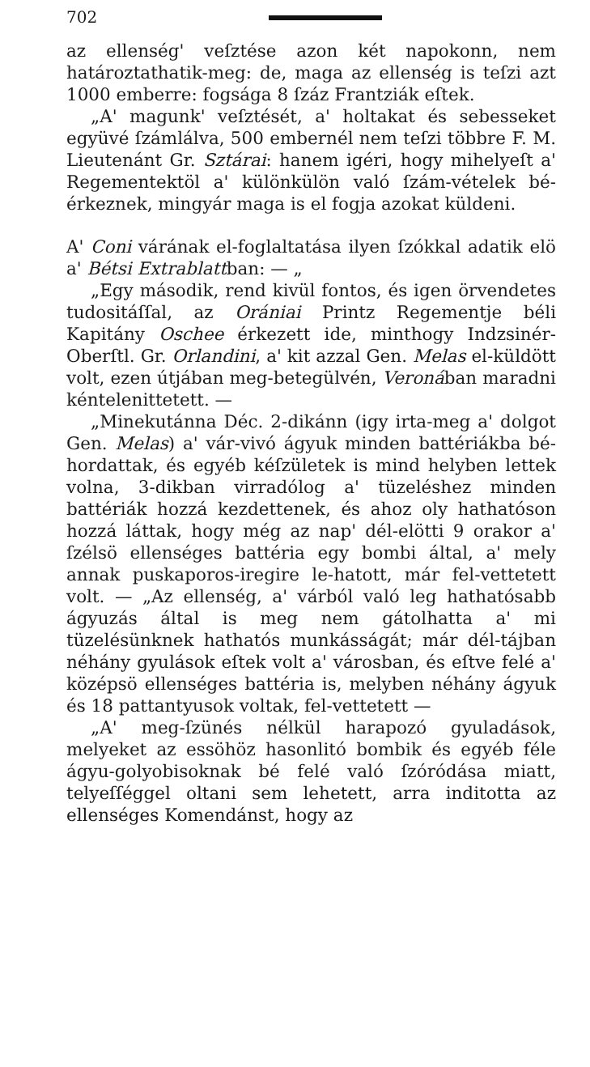702
az ellenség' veſztése azon két napokonn, nem határoztathatik-meg: de, maga az ellenség is teſzi azt 1000 emberre: fogsága 8 ſzáz Frantziák eſtek.
„A' magunk' veſztését, a' holtakat és sebesseket együvé ſzámlálva, 500 embernél nem teſzi többre F. M. Lieutenánt Gr. Sztárai: hanem igéri, hogy mihelyeſt a' Regementektöl a' különkülön való ſzám-vételek bé-érkeznek, mingyár maga is el fogja azokat küldeni.
A' Coni várának el-foglaltatása ilyen ſzókkal adatik elö a' Bétsi Extrablattban: — „
„Egy második, rend kivül fontos, és igen örvendetes tudositáſſal, az Orániai Printz Regementje béli Kapitány Oschee érkezett ide, minthogy Indzsinér-Oberſtl. Gr. Orlandini, a' kit azzal Gen. Melas el-küldött volt, ezen útjában meg-betegülvén, Veronában maradni kéntelenittetett. —
„Minekutánna Déc. 2-dikánn (igy irta-meg a' dolgot Gen. Melas) a' vár-vivó ágyuk minden battériákba bé-hordattak, és egyéb kéſzületek is mind helyben lettek volna, 3-dikban virradólog a' tüzeléshez minden battériák hozzá kezdettenek, és ahoz oly hathatóson hozzá láttak, hogy még az nap' dél-elötti 9 orakor a' ſzélsö ellenséges battéria egy bombi által, a' mely annak puskaporos-iregire le-hatott, már fel-vettetett volt. — „Az ellenség, a' várból való leg hathatósabb ágyuzás által is meg nem gátolhatta a' mi tüzelésünknek hathatós munkásságát; már dél-tájban néhány gyulások eſtek volt a' városban, és eſtve felé a' középsö ellenséges battéria is, melyben néhány ágyuk és 18 pattantyusok voltak, fel-vettetett —
„A' meg-ſzünés nélkül harapozó gyuladások, melyeket az essöhöz hasonlitó bombik és egyéb féle ágyu-golyobisoknak bé felé való ſzóródása miatt, telyeſſéggel oltani sem lehetett, arra inditotta az ellenséges Komendánst, hogy az